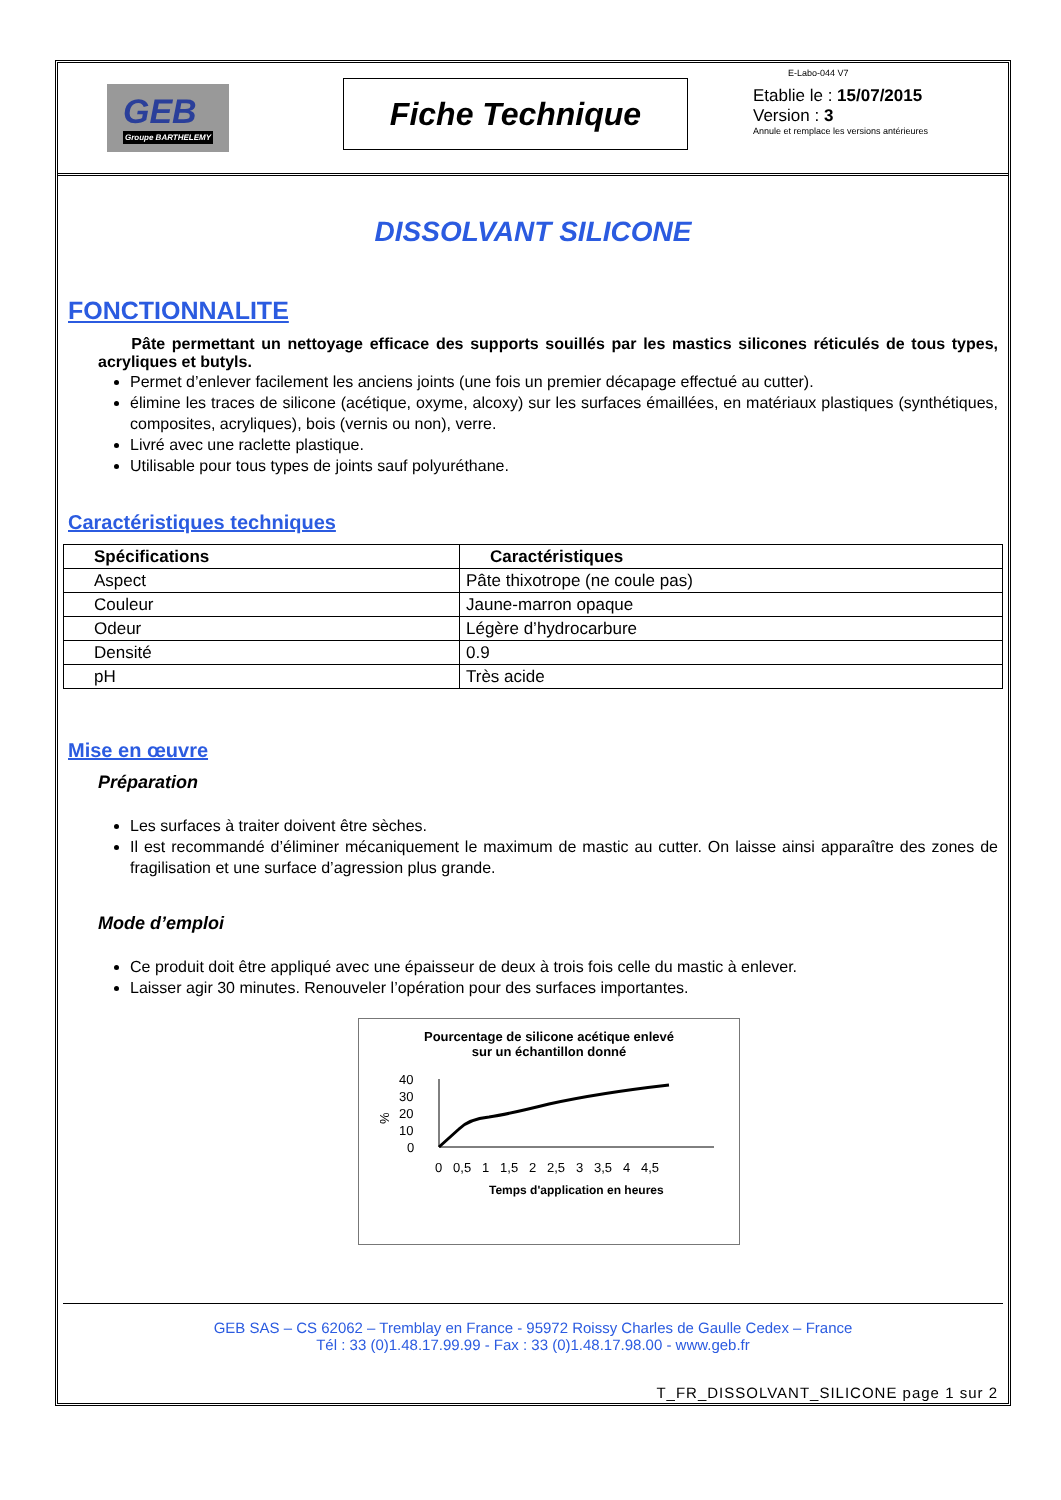GEB
Groupe BARTHELEMY
Fiche Technique
E-Labo-044 V7
Etablie le : 15/07/2015
Version : 3
Annule et remplace les versions antérieures
DISSOLVANT SILICONE
FONCTIONNALITE
Pâte permettant un nettoyage efficace des supports souillés par les mastics silicones réticulés de tous types, acryliques et butyls.
Permet d’enlever facilement les anciens joints (une fois un premier décapage effectué au cutter).
élimine les traces de silicone (acétique, oxyme, alcoxy) sur les surfaces émaillées, en matériaux plastiques (synthétiques, composites, acryliques), bois (vernis ou non), verre.
Livré avec une raclette plastique.
Utilisable pour tous types de joints sauf polyuréthane.
Caractéristiques techniques
| Spécifications | Caractéristiques |
| --- | --- |
| Aspect | Pâte thixotrope (ne coule pas) |
| Couleur | Jaune-marron opaque |
| Odeur | Légère d’hydrocarbure |
| Densité | 0.9 |
| pH | Très acide |
Mise en œuvre
Préparation
Les surfaces à traiter doivent être sèches.
Il est recommandé d’éliminer mécaniquement le maximum de mastic au cutter. On laisse ainsi apparaître des zones de fragilisation et une surface d’agression plus grande.
Mode d’emploi
Ce produit doit être appliqué avec une épaisseur de deux à trois fois celle du mastic à enlever.
Laisser agir 30 minutes. Renouveler l’opération pour des surfaces importantes.
Pourcentage de silicone acétique enlevé
sur un échantillon donné
%
40
30
20
10
0
0 0,5 1 1,5 2 2,5 3 3,5 4 4,5
Temps d'application en heures
GEB SAS – CS 62062 – Tremblay en France - 95972 Roissy Charles de Gaulle Cedex – France
Tél : 33 (0)1.48.17.99.99 - Fax : 33 (0)1.48.17.98.00 - www.geb.fr
T_FR_DISSOLVANT_SILICONE page 1 sur 2